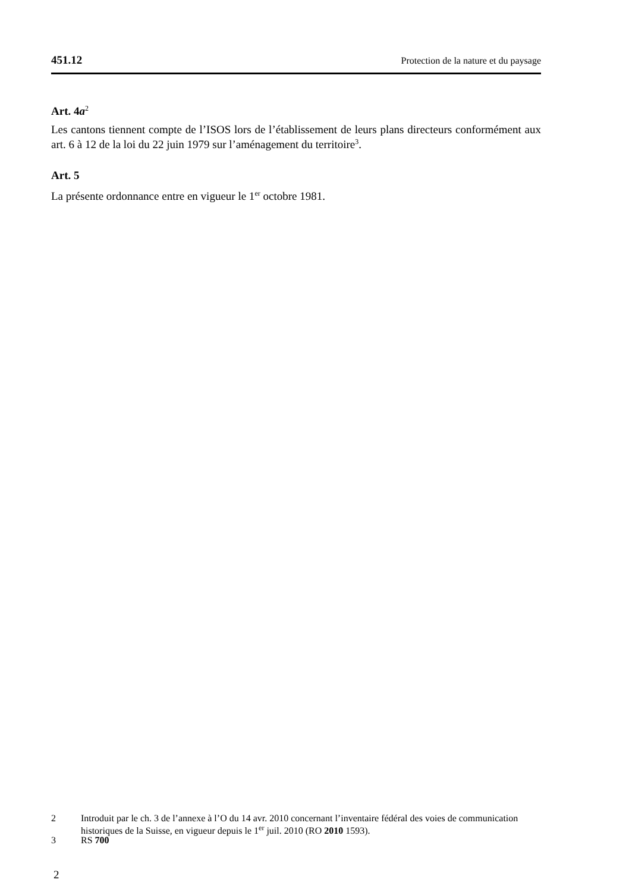451.12 Protection de la nature et du paysage
Art. 4a<sup>2</sup>
Les cantons tiennent compte de l’ISOS lors de l’établissement de leurs plans directeurs conformément aux art. 6 à 12 de la loi du 22 juin 1979 sur l’aménagement du territoire<sup>3</sup>.
Art. 5
La présente ordonnance entre en vigueur le 1<sup>er</sup> octobre 1981.
2 Introduit par le ch. 3 de l’annexe à l’O du 14 avr. 2010 concernant l’inventaire fédéral des voies de communication historiques de la Suisse, en vigueur depuis le 1<sup>er</sup> juil. 2010 (RO 2010 1593).
3 RS 700
2